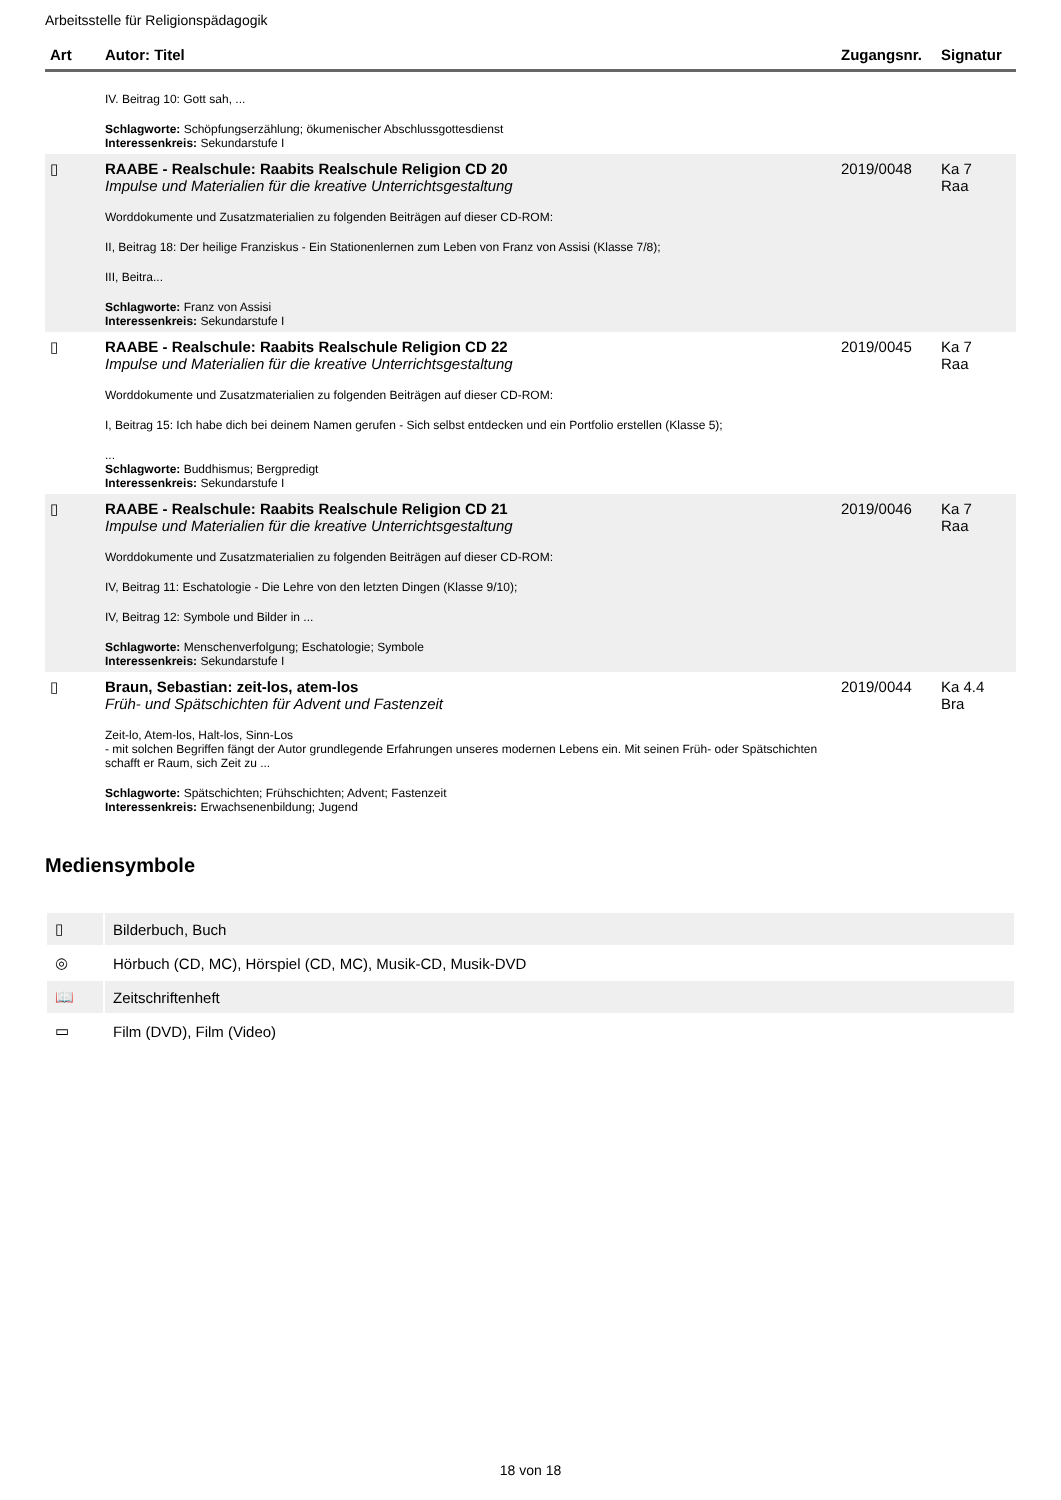Arbeitsstelle für Religionspädagogik
| Art | Autor: Titel | Zugangsnr. | Signatur |
| --- | --- | --- | --- |
| | IV. Beitrag 10: Gott sah, ... Schlagworte: Schöpfungserzählung; ökumenischer Abschlussgottesdienst Interessenkreis: Sekundarstufe I | | |
| ▯ | RAABE - Realschule: Raabits Realschule Religion CD 20 Impulse und Materialien für die kreative Unterrichtsgestaltung Worddokumente und Zusatzmaterialien zu folgenden Beiträgen auf dieser CD-ROM: II, Beitrag 18: Der heilige Franziskus - Ein Stationenlernen zum Leben von Franz von Assisi (Klasse 7/8); III, Beitra... Schlagworte: Franz von Assisi Interessenkreis: Sekundarstufe I | 2019/0048 | Ka 7 Raa |
| ▯ | RAABE - Realschule: Raabits Realschule Religion CD 22 Impulse und Materialien für die kreative Unterrichtsgestaltung Worddokumente und Zusatzmaterialien zu folgenden Beiträgen auf dieser CD-ROM: I, Beitrag 15: Ich habe dich bei deinem Namen gerufen - Sich selbst entdecken und ein Portfolio erstellen (Klasse 5); ... Schlagworte: Buddhismus; Bergpredigt Interessenkreis: Sekundarstufe I | 2019/0045 | Ka 7 Raa |
| ▯ | RAABE - Realschule: Raabits Realschule Religion CD 21 Impulse und Materialien für die kreative Unterrichtsgestaltung Worddokumente und Zusatzmaterialien zu folgenden Beiträgen auf dieser CD-ROM: IV, Beitrag 11: Eschatologie - Die Lehre von den letzten Dingen (Klasse 9/10); IV, Beitrag 12: Symbole und Bilder in ... Schlagworte: Menschenverfolgung; Eschatologie; Symbole Interessenkreis: Sekundarstufe I | 2019/0046 | Ka 7 Raa |
| ▯ | Braun, Sebastian: zeit-los, atem-los Früh- und Spätschichten für Advent und Fastenzeit Zeit-lo, Atem-los, Halt-los, Sinn-Los - mit solchen Begriffen fängt der Autor grundlegende Erfahrungen unseres modernen Lebens ein. Mit seinen Früh- oder Spätschichten schafft er Raum, sich Zeit zu ... Schlagworte: Spätschichten; Frühschichten; Advent; Fastenzeit Interessenkreis: Erwachsenenbildung; Jugend | 2019/0044 | Ka 4.4 Bra |
Mediensymbole
| ▯ | Bilderbuch, Buch |
| ◎ | Hörbuch (CD, MC), Hörspiel (CD, MC), Musik-CD, Musik-DVD |
| 📖 | Zeitschriftenheft |
| ▭ | Film (DVD), Film (Video) |
18 von 18